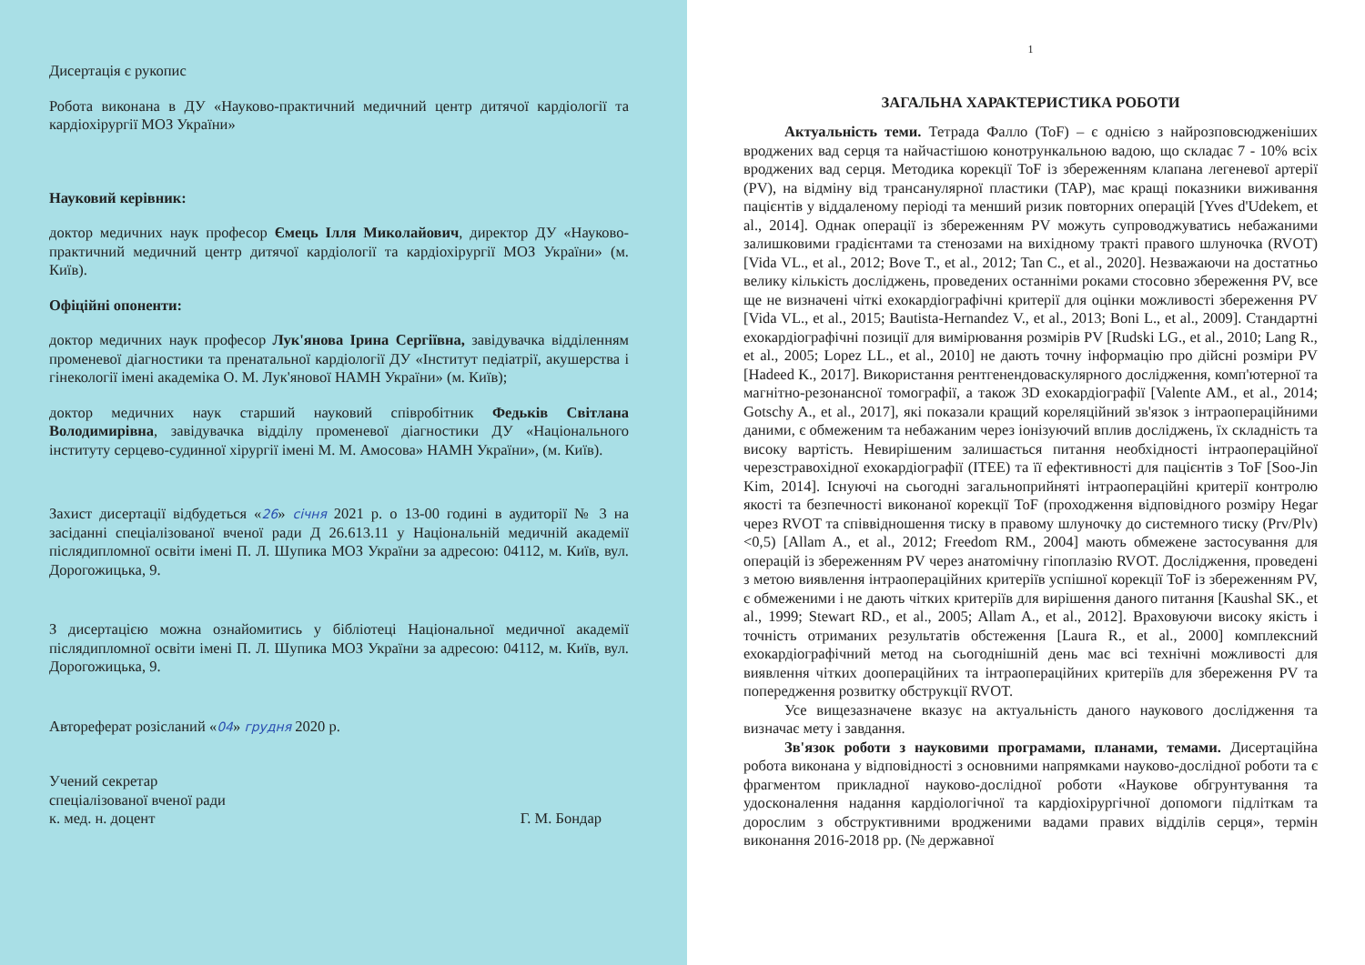Дисертація є рукопис
Робота виконана в ДУ «Науково-практичний медичний центр дитячої кардіології та кардіохірургії МОЗ України»
Науковий керівник:
доктор медичних наук професор Ємець Ілля Миколайович, директор ДУ «Науково-практичний медичний центр дитячої кардіології та кардіохірургії МОЗ України» (м. Київ).
Офіційні опоненти:
доктор медичних наук професор Лук'янова Ірина Сергіївна, завідувачка відділенням променевої діагностики та пренатальної кардіології ДУ «Інститут педіатрії, акушерства і гінекології імені академіка О. М. Лук'янової НАМН України» (м. Київ);
доктор медичних наук старший науковий співробітник Федьків Світлана Володимирівна, завідувачка відділу променевої діагностики ДУ «Національного інституту серцево-судинної хірургії імені М. М. Амосова» НАМН України», (м. Київ).
Захист дисертації відбудеться «26» січня 2021 р. о 13-00 годині в аудиторії № 3 на засіданні спеціалізованої вченої ради Д 26.613.11 у Національній медичній академії післядипломної освіти імені П. Л. Шупика МОЗ України за адресою: 04112, м. Київ, вул. Дорогожицька, 9.
З дисертацією можна ознайомитись у бібліотеці Національної медичної академії післядипломної освіти імені П. Л. Шупика МОЗ України за адресою: 04112, м. Київ, вул. Дорогожицька, 9.
Автореферат розісланий «04» грудня 2020 р.
Учений секретар
спеціалізованої вченої ради
к. мед. н. доцент
Г. М. Бондар
1
ЗАГАЛЬНА ХАРАКТЕРИСТИКА РОБОТИ
Актуальність теми. Тетрада Фалло (ToF) – є однією з найрозповсюдженіших вроджених вад серця та найчастішою конотрункальною вадою, що складає 7 - 10% всіх вроджених вад серця. Методика корекції ToF із збереженням клапана легеневої артерії (PV), на відміну від трансанулярної пластики (TAP), має кращі показники виживання пацієнтів у віддаленому періоді та менший ризик повторних операцій [Yves d'Udekem, et al., 2014]. Однак операції із збереженням PV можуть супроводжуватись небажаними залишковими градієнтами та стенозами на вихідному тракті правого шлуночка (RVOT) [Vida VL., et al., 2012; Bove T., et al., 2012; Tan C., et al., 2020]. Незважаючи на достатньо велику кількість досліджень, проведених останніми роками стосовно збереження PV, все ще не визначені чіткі ехокардіографічні критерії для оцінки можливості збереження PV [Vida VL., et al., 2015; Bautista-Hernandez V., et al., 2013; Boni L., et al., 2009]. Стандартні ехокардіографічні позиції для вимірювання розмірів PV [Rudski LG., et al., 2010; Lang R., et al., 2005; Lopez LL., et al., 2010] не дають точну інформацію про дійсні розміри PV [Hadeed K., 2017]. Використання рентгенендоваскулярного дослідження, комп'ютерної та магнітно-резонансної томографії, а також 3D ехокардіографії [Valente AM., et al., 2014; Gotschy A., et al., 2017], які показали кращий кореляційний зв'язок з інтраопераційними даними, є обмеженим та небажаним через іонізуючий вплив досліджень, їх складність та високу вартість. Невирішеним залишається питання необхідності інтраопераційної черезстравохідної ехокардіографії (ITEE) та її ефективності для пацієнтів з ToF [Soo-Jin Kim, 2014]. Існуючі на сьогодні загальноприйняті інтраопераційні критерії контролю якості та безпечності виконаної корекції ToF (проходження відповідного розміру Hegar через RVOT та співвідношення тиску в правому шлуночку до системного тиску (Prv/Plv) <0,5) [Allam A., et al., 2012; Freedom RM., 2004] мають обмежене застосування для операцій із збереженням PV через анатомічну гіпоплазію RVOT. Дослідження, проведені з метою виявлення інтраопераційних критеріїв успішної корекції ToF із збереженням PV, є обмеженими і не дають чітких критеріїв для вирішення даного питання [Kaushal SK., et al., 1999; Stewart RD., et al., 2005; Allam A., et al., 2012]. Враховуючи високу якість і точність отриманих результатів обстеження [Laura R., et al., 2000] комплексний ехокардіографічний метод на сьогоднішній день має всі технічні можливості для виявлення чітких доопераційних та інтраопераційних критеріїв для збереження PV та попередження розвитку обструкції RVOT.
Усе вищезазначене вказує на актуальність даного наукового дослідження та визначає мету і завдання.
Зв'язок роботи з науковими програмами, планами, темами. Дисертаційна робота виконана у відповідності з основними напрямками науково-дослідної роботи та є фрагментом прикладної науково-дослідної роботи «Наукове обгрунтування та удосконалення надання кардіологічної та кардіохірургічної допомоги підліткам та дорослим з обструктивними вродженими вадами правих відділів серця», термін виконання 2016-2018 рр. (№ державної